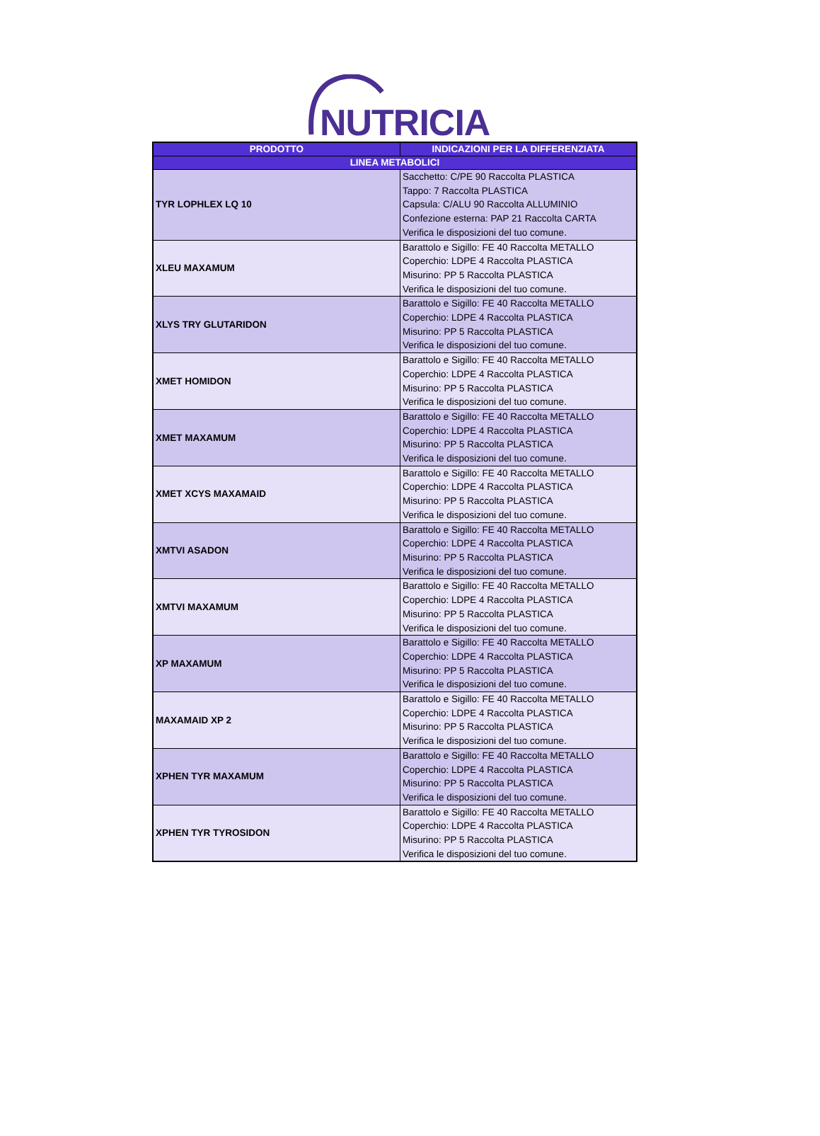NUTRICIA
| PRODOTTO | INDICAZIONI PER LA DIFFERENZIATA |
| --- | --- |
| LINEA METABOLICI | |
| TYR LOPHLEX LQ 10 | Sacchetto: C/PE 90 Raccolta PLASTICA Tappo: 7 Raccolta PLASTICA Capsula: C/ALU 90 Raccolta ALLUMINIO Confezione esterna: PAP 21 Raccolta CARTA Verifica le disposizioni del tuo comune. |
| XLEU MAXAMUM | Barattolo e Sigillo: FE 40 Raccolta METALLO Coperchio: LDPE 4 Raccolta PLASTICA Misurino: PP 5 Raccolta PLASTICA Verifica le disposizioni del tuo comune. |
| XLYS TRY GLUTARIDON | Barattolo e Sigillo: FE 40 Raccolta METALLO Coperchio: LDPE 4 Raccolta PLASTICA Misurino: PP 5 Raccolta PLASTICA Verifica le disposizioni del tuo comune. |
| XMET HOMIDON | Barattolo e Sigillo: FE 40 Raccolta METALLO Coperchio: LDPE 4 Raccolta PLASTICA Misurino: PP 5 Raccolta PLASTICA Verifica le disposizioni del tuo comune. |
| XMET MAXAMUM | Barattolo e Sigillo: FE 40 Raccolta METALLO Coperchio: LDPE 4 Raccolta PLASTICA Misurino: PP 5 Raccolta PLASTICA Verifica le disposizioni del tuo comune. |
| XMET XCYS MAXAMAID | Barattolo e Sigillo: FE 40 Raccolta METALLO Coperchio: LDPE 4 Raccolta PLASTICA Misurino: PP 5 Raccolta PLASTICA Verifica le disposizioni del tuo comune. |
| XMTVI ASADON | Barattolo e Sigillo: FE 40 Raccolta METALLO Coperchio: LDPE 4 Raccolta PLASTICA Misurino: PP 5 Raccolta PLASTICA Verifica le disposizioni del tuo comune. |
| XMTVI MAXAMUM | Barattolo e Sigillo: FE 40 Raccolta METALLO Coperchio: LDPE 4 Raccolta PLASTICA Misurino: PP 5 Raccolta PLASTICA Verifica le disposizioni del tuo comune. |
| XP MAXAMUM | Barattolo e Sigillo: FE 40 Raccolta METALLO Coperchio: LDPE 4 Raccolta PLASTICA Misurino: PP 5 Raccolta PLASTICA Verifica le disposizioni del tuo comune. |
| MAXAMAID XP 2 | Barattolo e Sigillo: FE 40 Raccolta METALLO Coperchio: LDPE 4 Raccolta PLASTICA Misurino: PP 5 Raccolta PLASTICA Verifica le disposizioni del tuo comune. |
| XPHEN TYR MAXAMUM | Barattolo e Sigillo: FE 40 Raccolta METALLO Coperchio: LDPE 4 Raccolta PLASTICA Misurino: PP 5 Raccolta PLASTICA Verifica le disposizioni del tuo comune. |
| XPHEN TYR TYROSIDON | Barattolo e Sigillo: FE 40 Raccolta METALLO Coperchio: LDPE 4 Raccolta PLASTICA Misurino: PP 5 Raccolta PLASTICA Verifica le disposizioni del tuo comune. |